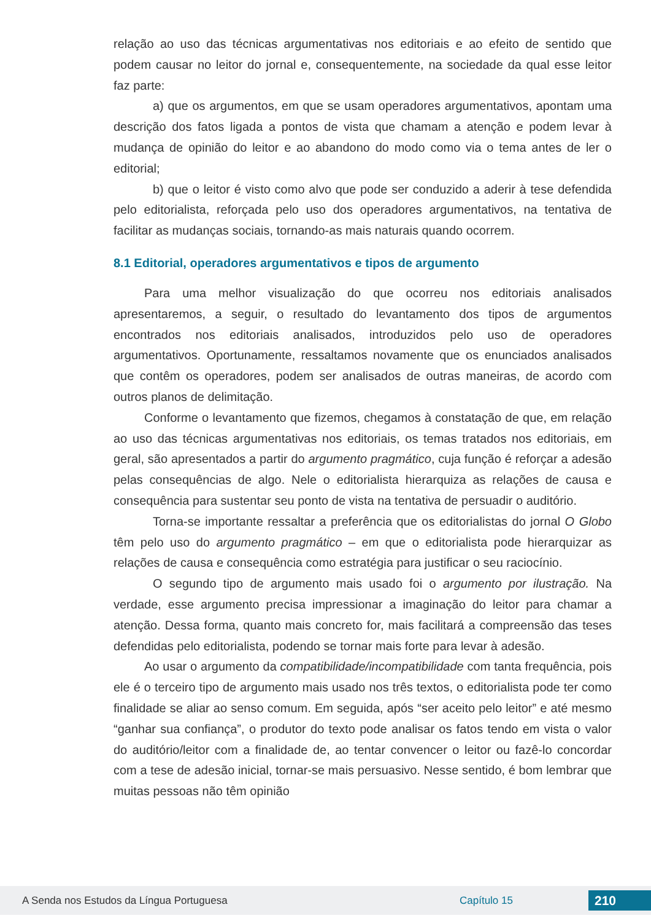relação ao uso das técnicas argumentativas nos editoriais e ao efeito de sentido que podem causar no leitor do jornal e, consequentemente, na sociedade da qual esse leitor faz parte:
a) que os argumentos, em que se usam operadores argumentativos, apontam uma descrição dos fatos ligada a pontos de vista que chamam a atenção e podem levar à mudança de opinião do leitor e ao abandono do modo como via o tema antes de ler o editorial;
b) que o leitor é visto como alvo que pode ser conduzido a aderir à tese defendida pelo editorialista, reforçada pelo uso dos operadores argumentativos, na tentativa de facilitar as mudanças sociais, tornando-as mais naturais quando ocorrem.
8.1 Editorial, operadores argumentativos e tipos de argumento
Para uma melhor visualização do que ocorreu nos editoriais analisados apresentaremos, a seguir, o resultado do levantamento dos tipos de argumentos encontrados nos editoriais analisados, introduzidos pelo uso de operadores argumentativos. Oportunamente, ressaltamos novamente que os enunciados analisados que contêm os operadores, podem ser analisados de outras maneiras, de acordo com outros planos de delimitação.
Conforme o levantamento que fizemos, chegamos à constatação de que, em relação ao uso das técnicas argumentativas nos editoriais, os temas tratados nos editoriais, em geral, são apresentados a partir do argumento pragmático, cuja função é reforçar a adesão pelas consequências de algo. Nele o editorialista hierarquiza as relações de causa e consequência para sustentar seu ponto de vista na tentativa de persuadir o auditório.
Torna-se importante ressaltar a preferência que os editorialistas do jornal O Globo têm pelo uso do argumento pragmático – em que o editorialista pode hierarquizar as relações de causa e consequência como estratégia para justificar o seu raciocínio.
O segundo tipo de argumento mais usado foi o argumento por ilustração. Na verdade, esse argumento precisa impressionar a imaginação do leitor para chamar a atenção. Dessa forma, quanto mais concreto for, mais facilitará a compreensão das teses defendidas pelo editorialista, podendo se tornar mais forte para levar à adesão.
Ao usar o argumento da compatibilidade/incompatibilidade com tanta frequência, pois ele é o terceiro tipo de argumento mais usado nos três textos, o editorialista pode ter como finalidade se aliar ao senso comum. Em seguida, após “ser aceito pelo leitor” e até mesmo “ganhar sua confiança”, o produtor do texto pode analisar os fatos tendo em vista o valor do auditório/leitor com a finalidade de, ao tentar convencer o leitor ou fazê-lo concordar com a tese de adesão inicial, tornar-se mais persuasivo. Nesse sentido, é bom lembrar que muitas pessoas não têm opinião
A Senda nos Estudos da Língua Portuguesa Capítulo 15 210